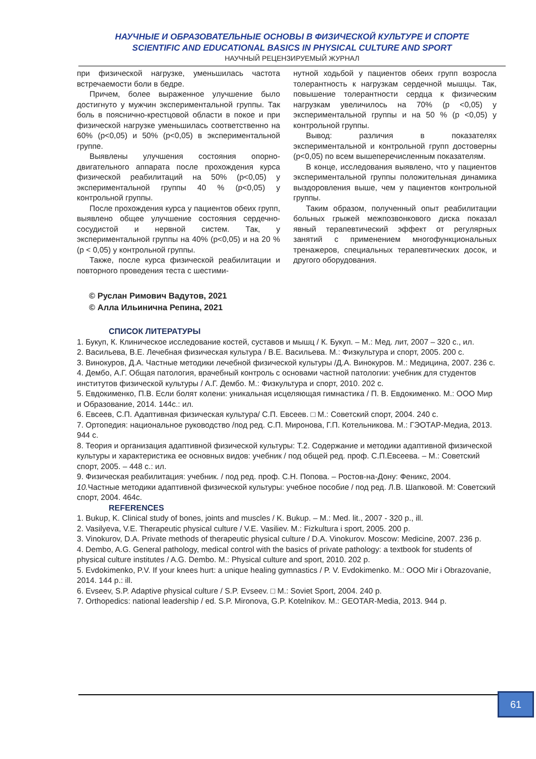НАУЧНЫЕ И ОБРАЗОВАТЕЛЬНЫЕ ОСНОВЫ В ФИЗИЧЕСКОЙ КУЛЬТУРЕ И СПОРТЕ
SCIENTIFIC AND EDUCATIONAL BASICS IN PHYSICAL CULTURE AND SPORT
НАУЧНЫЙ РЕЦЕНЗИРУЕМЫЙ ЖУРНАЛ
при физической нагрузке, уменьшилась частота встречаемости боли в бедре.
Причем, более выраженное улучшение было достигнуто у мужчин экспериментальной группы. Так боль в пояснично-крестцовой области в покое и при физической нагрузке уменьшилась соответственно на 60% (p<0,05) и 50% (p<0,05) в экспериментальной группе.
Выявлены улучшения состояния опорно-двигательного аппарата после прохождения курса физической реабилитаций на 50% (p<0,05) у экспериментальной группы 40 % (p<0,05) у контрольной группы.
После прохождения курса у пациентов обеих групп, выявлено общее улучшение состояния сердечно-сосудистой и нервной систем. Так, у экспериментальной группы на 40% (p<0,05) и на 20 % (p < 0,05) у контрольной группы.
Также, после курса физической реабилитации и повторного проведения теста с шестими-
нутной ходьбой у пациентов обеих групп возросла толерантность к нагрузкам сердечной мышцы. Так, повышение толерантности сердца к физическим нагрузкам увеличилось на 70% (p <0,05) у экспериментальной группы и на 50 % (p <0,05) у контрольной группы.
Вывод: различия в показателях экспериментальной и контрольной групп достоверны (p<0,05) по всем вышеперечисленным показателям.
В конце, исследования выявлено, что у пациентов экспериментальной группы положительная динамика выздоровления выше, чем у пациентов контрольной группы.
Таким образом, полученный опыт реабилитации больных грыжей межпозвонкового диска показал явный терапевтический эффект от регулярных занятий с применением многофункциональных тренажеров, специальных терапевтических досок, и другого оборудования.
© Руслан Римович Вадутов, 2021
© Алла Ильинична Репина, 2021
СПИСОК ЛИТЕРАТУРЫ
1. Букуп, К. Клиническое исследование костей, суставов и мышц / К. Букуп. – М.: Мед. лит, 2007 – 320 с., ил.
2. Васильева, В.Е. Лечебная физическая культура / В.Е. Васильева. М.: Физкультура и спорт, 2005. 200 с.
3. Винокуров, Д.А. Частные методики лечебной физической культуры /Д.А. Винокуров. М.: Медицина, 2007. 236 с.
4. Дембо, А.Г. Общая патология, врачебный контроль с основами частной патологии: учебник для студентов институтов физической культуры / А.Г. Дембо. М.: Физкультура и спорт, 2010. 202 с.
5. Евдокименко, П.В. Если болят колени: уникальная исцеляющая гимнастика / П. В. Евдокименко. М.: ООО Мир и Образование, 2014. 144с.: ил.
6. Евсеев, С.П. Адаптивная физическая культура/ С.П. Евсеев. □ М.: Советский спорт, 2004. 240 с.
7. Ортопедия: национальное руководство /под ред. С.П. Миронова, Г.П. Котельникова. М.: ГЭОТАР-Медиа, 2013. 944 с.
8. Теория и организация адаптивной физической культуры: Т.2. Содержание и методики адаптивной физической культуры и характеристика ее основных видов: учебник / под общей ред. проф. С.П.Евсеева. – М.: Советский спорт, 2005. – 448 с.: ил.
9. Физическая реабилитация: учебник. / под ред. проф. С.Н. Попова. – Ростов-на-Дону: Феникс, 2004.
10. Частные методики адаптивной физической культуры: учебное пособие / под ред. Л.В. Шапковой. М: Советский спорт, 2004. 464с.
REFERENCES
1. Bukup, K. Clinical study of bones, joints and muscles / K. Bukup. – M.: Med. lit., 2007 - 320 p., ill.
2. Vasilyeva, V.E. Therapeutic physical culture / V.E. Vasiliev. M.: Fizkultura i sport, 2005. 200 p.
3. Vinokurov, D.A. Private methods of therapeutic physical culture / D.A. Vinokurov. Moscow: Medicine, 2007. 236 p.
4. Dembo, A.G. General pathology, medical control with the basics of private pathology: a textbook for students of physical culture institutes / A.G. Dembo. M.: Physical culture and sport, 2010. 202 p.
5. Evdokimenko, P.V. If your knees hurt: a unique healing gymnastics / P. V. Evdokimenko. M.: OOO Mir i Obrazovanie, 2014. 144 p.: ill.
6. Evseev, S.P. Adaptive physical culture / S.P. Evseev. □ M.: Soviet Sport, 2004. 240 p.
7. Orthopedics: national leadership / ed. S.P. Mironova, G.P. Kotelnikov. M.: GEOTAR-Media, 2013. 944 p.
61